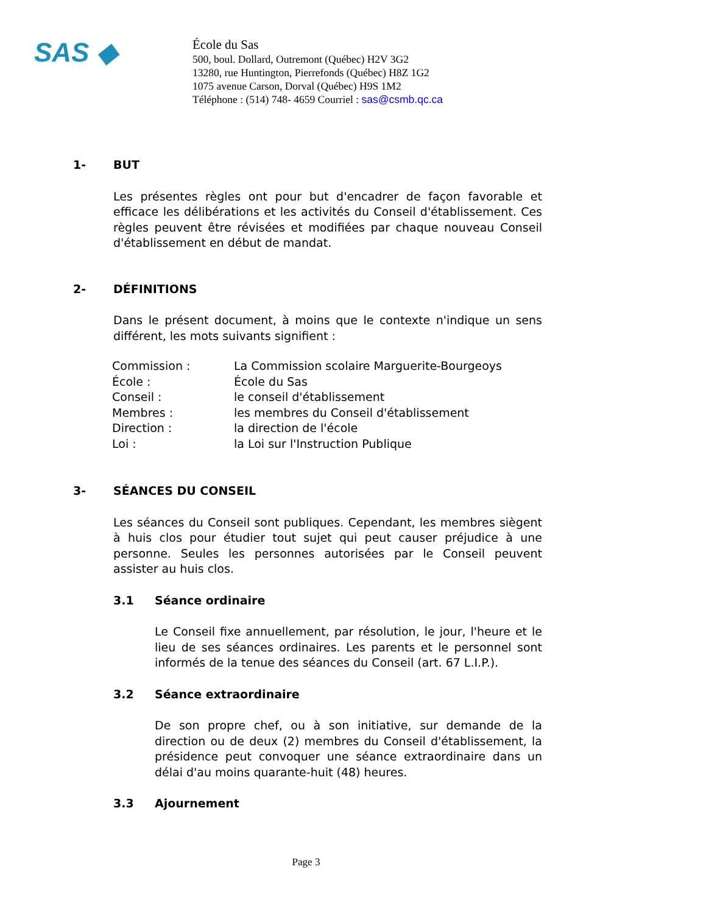SAS ◆
École du Sas
500, boul. Dollard, Outremont (Québec) H2V 3G2
13280, rue Huntington, Pierrefonds (Québec) H8Z 1G2
1075 avenue Carson, Dorval (Québec) H9S 1M2
Téléphone : (514) 748- 4659 Courriel : sas@csmb.qc.ca
1- BUT
Les présentes règles ont pour but d'encadrer de façon favorable et efficace les délibérations et les activités du Conseil d'établissement. Ces règles peuvent être révisées et modifiées par chaque nouveau Conseil d'établissement en début de mandat.
2- DÉFINITIONS
Dans le présent document, à moins que le contexte n'indique un sens différent, les mots suivants signifient :
| Commission : | La Commission scolaire Marguerite-Bourgeoys |
| École : | École du Sas |
| Conseil : | le conseil d'établissement |
| Membres : | les membres du Conseil d'établissement |
| Direction : | la direction de l'école |
| Loi : | la Loi sur l'Instruction Publique |
3- SÉANCES DU CONSEIL
Les séances du Conseil sont publiques. Cependant, les membres siègent à huis clos pour étudier tout sujet qui peut causer préjudice à une personne. Seules les personnes autorisées par le Conseil peuvent assister au huis clos.
3.1 Séance ordinaire
Le Conseil fixe annuellement, par résolution, le jour, l'heure et le lieu de ses séances ordinaires. Les parents et le personnel sont informés de la tenue des séances du Conseil (art. 67 L.I.P.).
3.2 Séance extraordinaire
De son propre chef, ou à son initiative, sur demande de la direction ou de deux (2) membres du Conseil d'établissement, la présidence peut convoquer une séance extraordinaire dans un délai d'au moins quarante-huit (48) heures.
3.3 Ajournement
Page 3